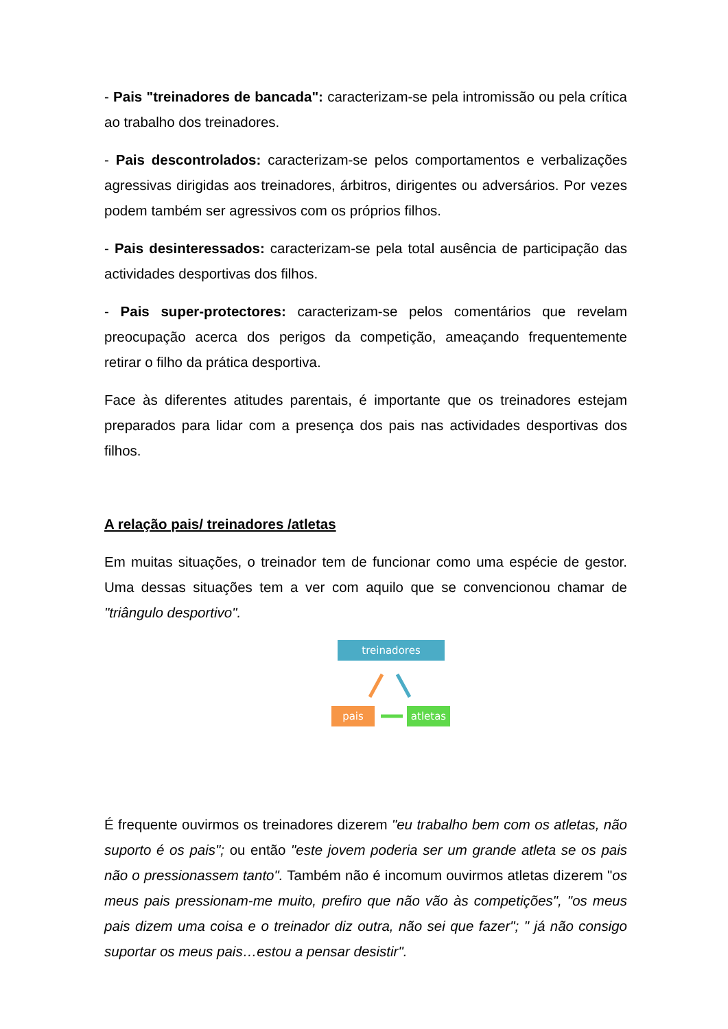- Pais "treinadores de bancada": caracterizam-se pela intromissão ou pela crítica ao trabalho dos treinadores.
- Pais descontrolados: caracterizam-se pelos comportamentos e verbalizações agressivas dirigidas aos treinadores, árbitros, dirigentes ou adversários. Por vezes podem também ser agressivos com os próprios filhos.
- Pais desinteressados: caracterizam-se pela total ausência de participação das actividades desportivas dos filhos.
- Pais super-protectores: caracterizam-se pelos comentários que revelam preocupação acerca dos perigos da competição, ameaçando frequentemente retirar o filho da prática desportiva.
Face às diferentes atitudes parentais, é importante que os treinadores estejam preparados para lidar com a presença dos pais nas actividades desportivas dos filhos.
A relação pais/ treinadores /atletas
Em muitas situações, o treinador tem de funcionar como uma espécie de gestor. Uma dessas situações tem a ver com aquilo que se convencionou chamar de "triângulo desportivo".
treinadores
pais atletas
É frequente ouvirmos os treinadores dizerem "eu trabalho bem com os atletas, não suporto é os pais"; ou então "este jovem poderia ser um grande atleta se os pais não o pressionassem tanto". Também não é incomum ouvirmos atletas dizerem "os meus pais pressionam-me muito, prefiro que não vão às competições", "os meus pais dizem uma coisa e o treinador diz outra, não sei que fazer"; " já não consigo suportar os meus pais…estou a pensar desistir".